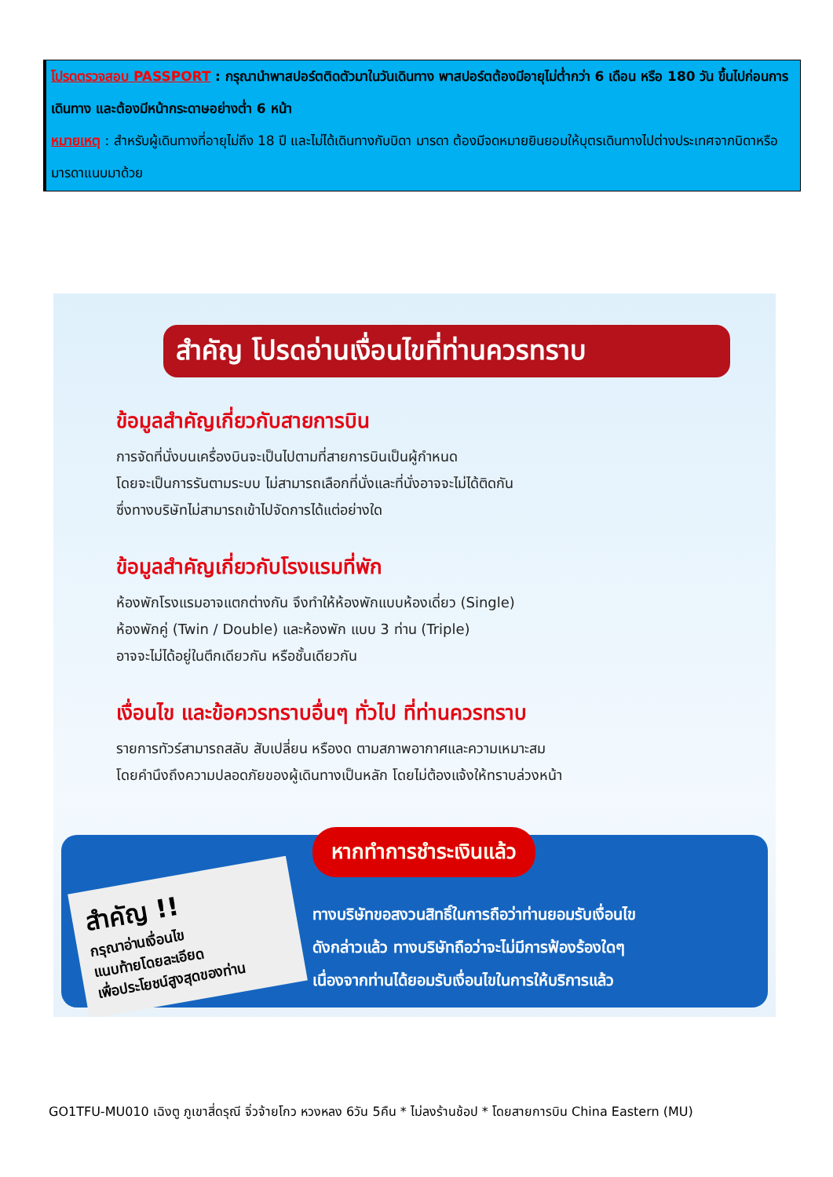โปรดตรวจสอบ PASSPORT : กรุณานำพาสปอร์ตติดตัวมาในวันเดินทาง พาสปอร์ตต้องมีอายุไม่ต่ำกว่า 6 เดือน หรือ 180 วัน ขึ้นไปก่อนการเดินทาง และต้องมีหน้ากระดาษอย่างต่ำ 6 หน้า
หมายเหตุ : สำหรับผู้เดินทางที่อายุไม่ถึง 18 ปี และไม่ได้เดินทางกับบิดา มารดา ต้องมีจดหมายยินยอมให้บุตรเดินทางไปต่างประเทศจากบิดาหรือมารดาแนบมาด้วย
สำคัญ โปรดอ่านเงื่อนไขที่ท่านควรทราบ
ข้อมูลสำคัญเกี่ยวกับสายการบิน
การจัดที่นั่งบนเครื่องบินจะเป็นไปตามที่สายการบินเป็นผู้กำหนด
โดยจะเป็นการรันตามระบบ ไม่สามารถเลือกที่นั่งและที่นั่งอาจจะไม่ได้ติดกัน
ซึ่งทางบริษัทไม่สามารถเข้าไปจัดการได้แต่อย่างใด
ข้อมูลสำคัญเกี่ยวกับโรงแรมที่พัก
ห้องพักโรงแรมอาจแตกต่างกัน จึงทำให้ห้องพักแบบห้องเดี่ยว (Single)
ห้องพักคู่ (Twin / Double) และห้องพัก แบบ 3 ท่าน (Triple)
อาจจะไม่ได้อยู่ในตึกเดียวกัน หรือชั้นเดียวกัน
เงื่อนไข และข้อควรทราบอื่นๆ ทั่วไป ที่ท่านควรทราบ
รายการทัวร์สามารถสลับ สับเปลี่ยน หรืองด ตามสภาพอากาศและความเหมาะสม
โดยคำนึงถึงความปลอดภัยของผู้เดินทางเป็นหลัก โดยไม่ต้องแจ้งให้ทราบล่วงหน้า
สำคัญ !!
กรุณาอ่านเงื่อนไข
แนบท้ายโดยละเอียด
เพื่อประโยชน์สูงสุดของท่าน
หากทำการชำระเงินแล้ว
ทางบริษัทขอสงวนสิทธิ์ในการถือว่าท่านยอมรับเงื่อนไข
ดังกล่าวแล้ว ทางบริษัทถือว่าจะไม่มีการฟ้องร้องใดๆ
เนื่องจากท่านได้ยอมรับเงื่อนไขในการให้บริการแล้ว
GO1TFU-MU010 เฉิงตู ภูเขาสี่ดรุณี จิ่วจ้ายโกว หวงหลง 6วัน 5คืน * ไม่ลงร้านช้อป * โดยสายการบิน China Eastern (MU)